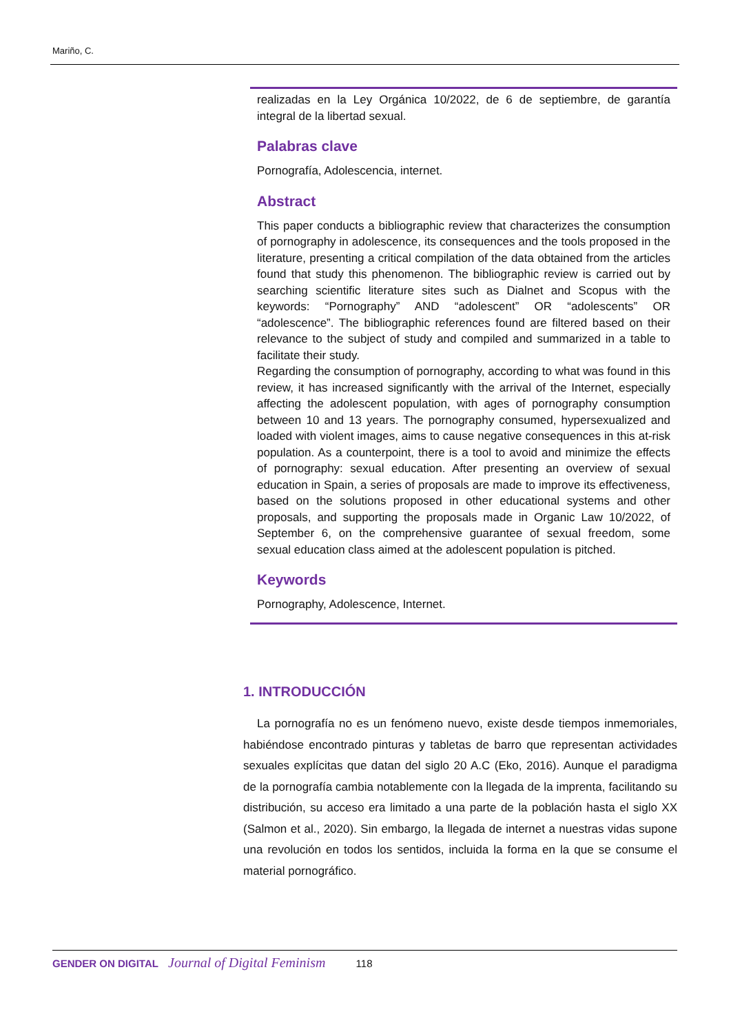Mariño, C.
realizadas en la Ley Orgánica 10/2022, de 6 de septiembre, de garantía integral de la libertad sexual.
Palabras clave
Pornografía, Adolescencia, internet.
Abstract
This paper conducts a bibliographic review that characterizes the consumption of pornography in adolescence, its consequences and the tools proposed in the literature, presenting a critical compilation of the data obtained from the articles found that study this phenomenon. The bibliographic review is carried out by searching scientific literature sites such as Dialnet and Scopus with the keywords: “Pornography” AND “adolescent” OR “adolescents” OR “adolescence”. The bibliographic references found are filtered based on their relevance to the subject of study and compiled and summarized in a table to facilitate their study.
Regarding the consumption of pornography, according to what was found in this review, it has increased significantly with the arrival of the Internet, especially affecting the adolescent population, with ages of pornography consumption between 10 and 13 years. The pornography consumed, hypersexualized and loaded with violent images, aims to cause negative consequences in this at-risk population. As a counterpoint, there is a tool to avoid and minimize the effects of pornography: sexual education. After presenting an overview of sexual education in Spain, a series of proposals are made to improve its effectiveness, based on the solutions proposed in other educational systems and other proposals, and supporting the proposals made in Organic Law 10/2022, of September 6, on the comprehensive guarantee of sexual freedom, some sexual education class aimed at the adolescent population is pitched.
Keywords
Pornography, Adolescence, Internet.
1. INTRODUCCIÓN
La pornografía no es un fenómeno nuevo, existe desde tiempos inmemoriales, habiéndose encontrado pinturas y tabletas de barro que representan actividades sexuales explícitas que datan del siglo 20 A.C (Eko, 2016). Aunque el paradigma de la pornografía cambia notablemente con la llegada de la imprenta, facilitando su distribución, su acceso era limitado a una parte de la población hasta el siglo XX (Salmon et al., 2020). Sin embargo, la llegada de internet a nuestras vidas supone una revolución en todos los sentidos, incluida la forma en la que se consume el material pornográfico.
GENDER ON DIGITAL Journal of Digital Feminism 118